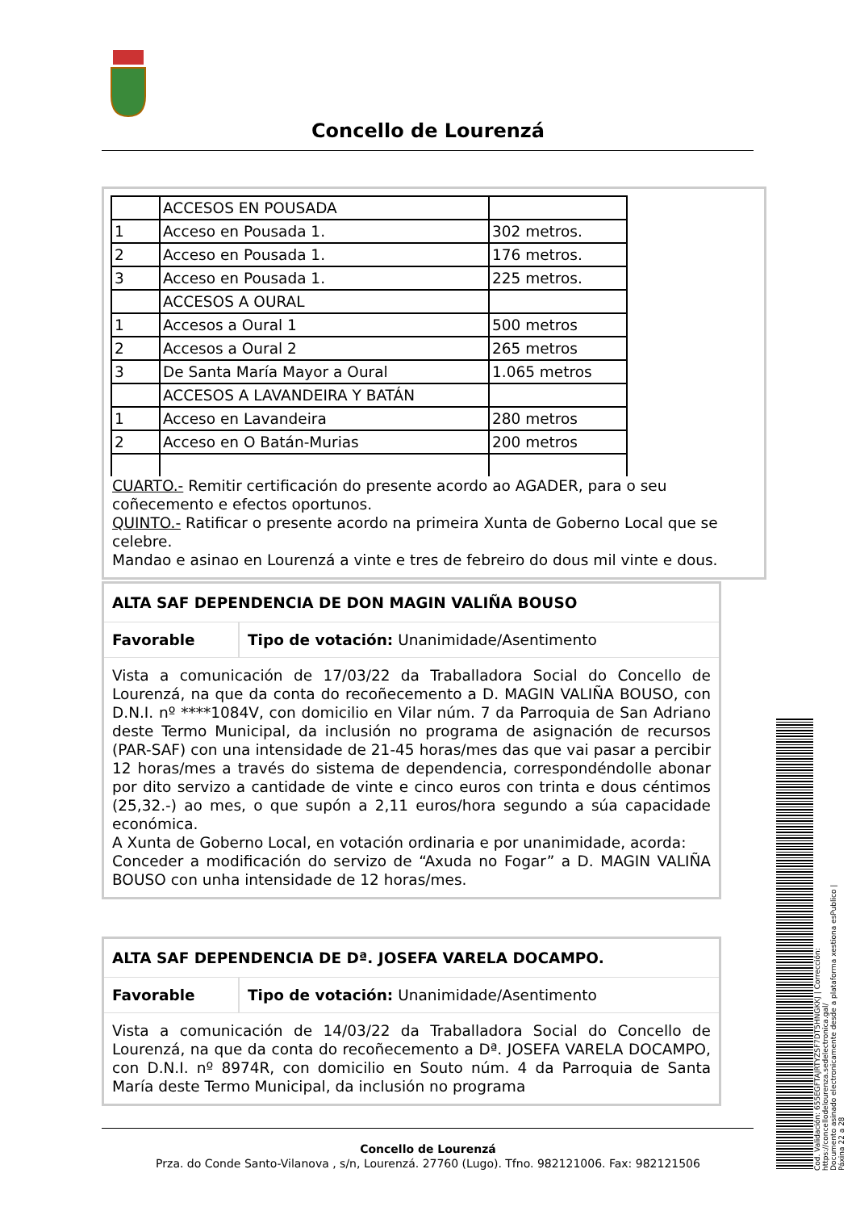Concello de Lourenzá
| | ACCESOS EN POUSADA | |
| 1 | Acceso en Pousada 1. | 302 metros. |
| 2 | Acceso en Pousada 1. | 176 metros. |
| 3 | Acceso en Pousada 1. | 225 metros. |
| | ACCESOS A OURAL | |
| 1 | Accesos a Oural 1 | 500 metros |
| 2 | Accesos a Oural 2 | 265 metros |
| 3 | De Santa María Mayor a Oural | 1.065 metros |
| | ACCESOS A LAVANDEIRA Y BATÁN | |
| 1 | Acceso en Lavandeira | 280 metros |
| 2 | Acceso en O Batán-Murias | 200 metros |
CUARTO.- Remitir certificación do presente acordo ao AGADER, para o seu coñecemento e efectos oportunos.
QUINTO.- Ratificar o presente acordo na primeira Xunta de Goberno Local que se celebre.
Mandao e asinao en Lourenzá a vinte e tres de febreiro do dous mil vinte e dous.
ALTA SAF DEPENDENCIA DE DON MAGIN VALIÑA BOUSO
Favorable Tipo de votación: Unanimidade/Asentimento
Vista a comunicación de 17/03/22 da Traballadora Social do Concello de Lourenzá, na que da conta do recoñecemento a D. MAGIN VALIÑA BOUSO, con D.N.I. nº ****1084V, con domicilio en Vilar núm. 7 da Parroquia de San Adriano deste Termo Municipal, da inclusión no programa de asignación de recursos (PAR-SAF) con una intensidade de 21-45 horas/mes das que vai pasar a percibir 12 horas/mes a través do sistema de dependencia, correspondéndolle abonar por dito servizo a cantidade de vinte e cinco euros con trinta e dous céntimos (25,32.-) ao mes, o que supón a 2,11 euros/hora segundo a súa capacidade económica.
A Xunta de Goberno Local, en votación ordinaria e por unanimidade, acorda:
Conceder a modificación do servizo de “Axuda no Fogar” a D. MAGIN VALIÑA BOUSO con unha intensidade de 12 horas/mes.
ALTA SAF DEPENDENCIA DE Dª. JOSEFA VARELA DOCAMPO.
Favorable Tipo de votación: Unanimidade/Asentimento
Vista a comunicación de 14/03/22 da Traballadora Social do Concello de Lourenzá, na que da conta do recoñecemento a Dª. JOSEFA VARELA DOCAMPO, con D.N.I. nº 8974R, con domicilio en Souto núm. 4 da Parroquia de Santa María deste Termo Municipal, da inclusión no programa
Concello de Lourenzá
Prza. do Conde Santo-Vilanova , s/n, Lourenzá. 27760 (Lugo). Tfno. 982121006. Fax: 982121506
Cod. Validación: 655EGFTAJRTYZSF7DT5HNGKKJ | Corrección: https://concellodelourenza.sedelectronica.gal/
Documento asinado electronicamente desde a plataforma xestiona esPublico | Páxina 22 a 28